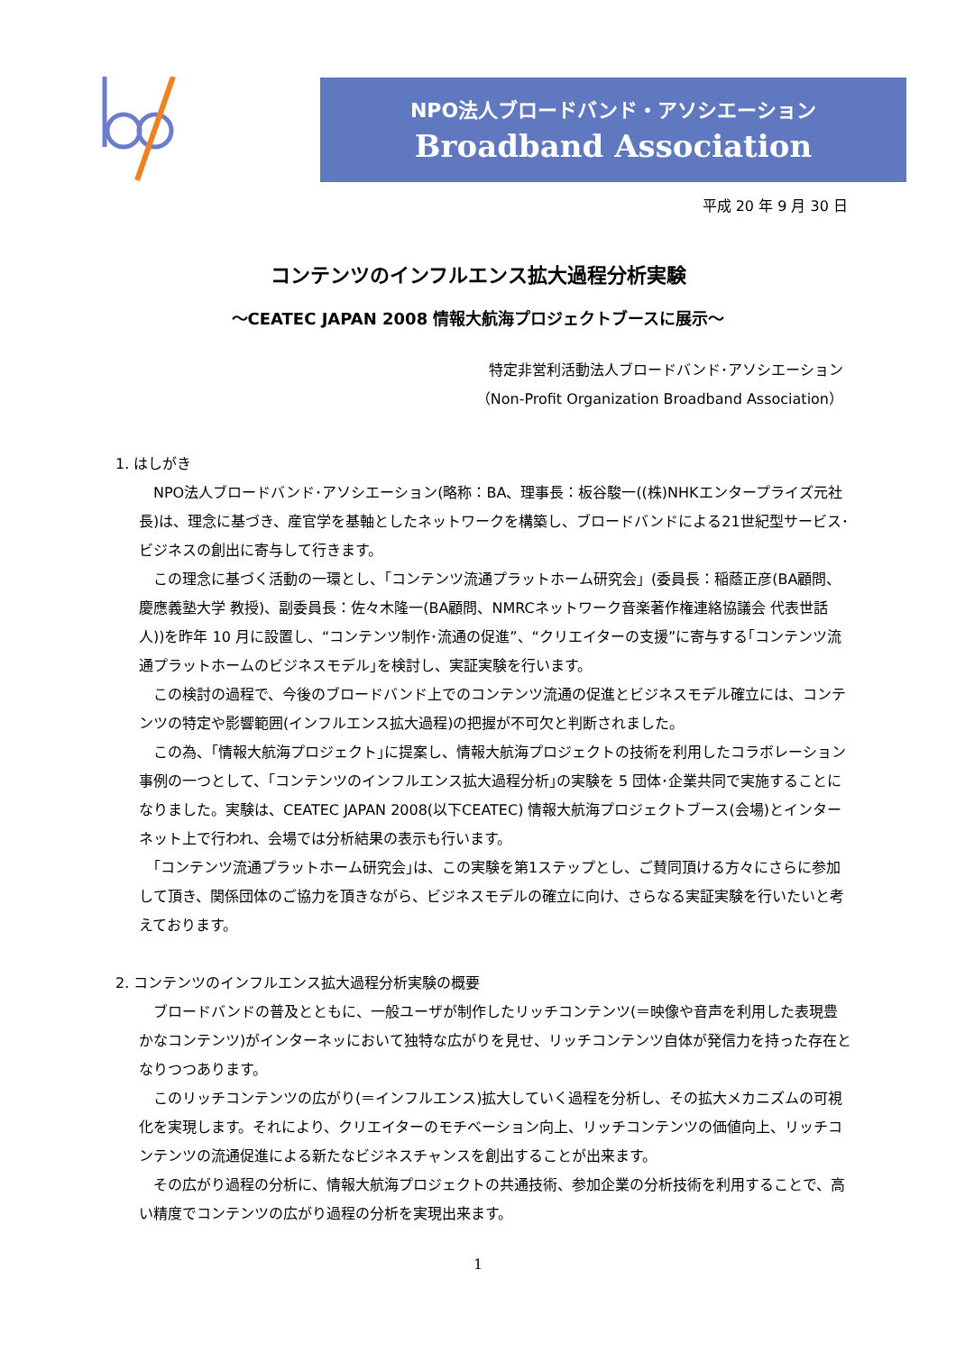NPO法人ブロードバンド・アソシエーション
Broadband Association
平成 20 年 9 月 30 日
コンテンツのインフルエンス拡大過程分析実験
～CEATEC JAPAN 2008 情報大航海プロジェクトブースに展示～
特定非営利活動法人ブロードバンド･アソシエーション
（Non-Profit Organization Broadband Association）
1. はしがき
　NPO法人ブロードバンド･アソシエーション(略称：BA、理事長：板谷駿一((株)NHKエンタープライズ元社長)は、理念に基づき、産官学を基軸としたネットワークを構築し、ブロードバンドによる21世紀型サービス･ビジネスの創出に寄与して行きます。
　この理念に基づく活動の一環とし、「コンテンツ流通プラットホーム研究会」(委員長：稲蔭正彦(BA顧問、慶應義塾大学 教授)、副委員長：佐々木隆一(BA顧問、NMRCネットワーク音楽著作権連絡協議会 代表世話人))を昨年 10 月に設置し、“コンテンツ制作･流通の促進”、“クリエイターの支援”に寄与する｢コンテンツ流通プラットホームのビジネスモデル｣を検討し、実証実験を行います。
　この検討の過程で、今後のブロードバンド上でのコンテンツ流通の促進とビジネスモデル確立には、コンテンツの特定や影響範囲(インフルエンス拡大過程)の把握が不可欠と判断されました。
　この為、｢情報大航海プロジェクト｣に提案し、情報大航海プロジェクトの技術を利用したコラボレーション事例の一つとして、｢コンテンツのインフルエンス拡大過程分析｣の実験を 5 団体･企業共同で実施することになりました。実験は、CEATEC JAPAN 2008(以下CEATEC) 情報大航海プロジェクトブース(会場)とインターネット上で行われ、会場では分析結果の表示も行います。
　｢コンテンツ流通プラットホーム研究会｣は、この実験を第1ステップとし、ご賛同頂ける方々にさらに参加して頂き、関係団体のご協力を頂きながら、ビジネスモデルの確立に向け、さらなる実証実験を行いたいと考えております。
2. コンテンツのインフルエンス拡大過程分析実験の概要
　ブロードバンドの普及とともに、一般ユーザが制作したリッチコンテンツ(＝映像や音声を利用した表現豊かなコンテンツ)がインターネッにおいて独特な広がりを見せ、リッチコンテンツ自体が発信力を持った存在となりつつあります。
　このリッチコンテンツの広がり(＝インフルエンス)拡大していく過程を分析し、その拡大メカニズムの可視化を実現します。それにより、クリエイターのモチベーション向上、リッチコンテンツの価値向上、リッチコンテンツの流通促進による新たなビジネスチャンスを創出することが出来ます。
　その広がり過程の分析に、情報大航海プロジェクトの共通技術、参加企業の分析技術を利用することで、高い精度でコンテンツの広がり過程の分析を実現出来ます。
1